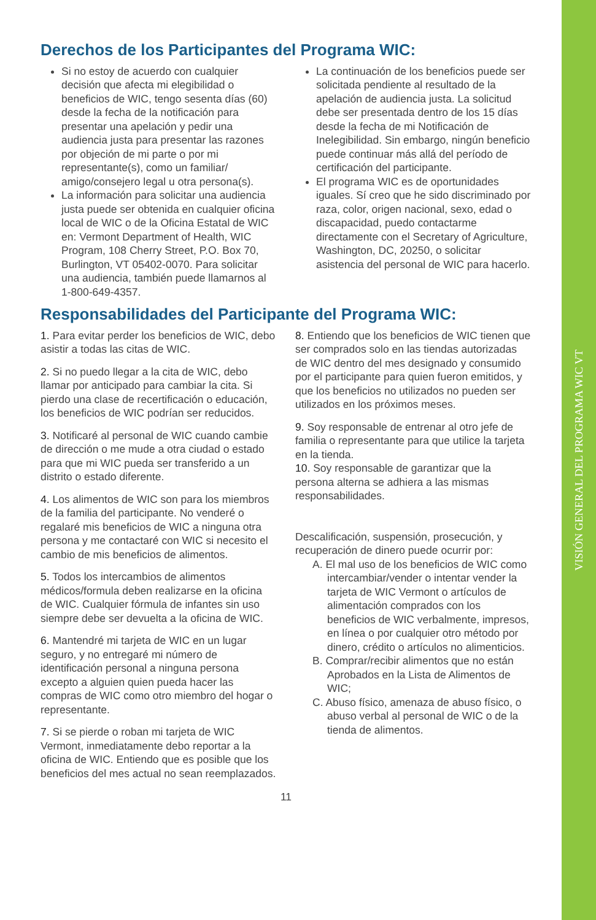VISIÓN GENERAL DEL PROGRAMA WIC VT
Derechos de los Participantes del Programa WIC:
Si no estoy de acuerdo con cualquier decisión que afecta mi elegibilidad o beneficios de WIC, tengo sesenta días (60) desde la fecha de la notificación para presentar una apelación y pedir una audiencia justa para presentar las razones por objeción de mi parte o por mi representante(s), como un familiar/ amigo/consejero legal u otra persona(s).
La información para solicitar una audiencia justa puede ser obtenida en cualquier oficina local de WIC o de la Oficina Estatal de WIC en: Vermont Department of Health, WIC Program, 108 Cherry Street, P.O. Box 70, Burlington, VT 05402-0070. Para solicitar una audiencia, también puede llamarnos al 1-800-649-4357.
La continuación de los beneficios puede ser solicitada pendiente al resultado de la apelación de audiencia justa. La solicitud debe ser presentada dentro de los 15 días desde la fecha de mi Notificación de Inelegibilidad. Sin embargo, ningún beneficio puede continuar más allá del período de certificación del participante.
El programa WIC es de oportunidades iguales. Sí creo que he sido discriminado por raza, color, origen nacional, sexo, edad o discapacidad, puedo contactarme directamente con el Secretary of Agriculture, Washington, DC, 20250, o solicitar asistencia del personal de WIC para hacerlo.
Responsabilidades del Participante del Programa WIC:
1. Para evitar perder los beneficios de WIC, debo asistir a todas las citas de WIC.
2. Si no puedo llegar a la cita de WIC, debo llamar por anticipado para cambiar la cita. Si pierdo una clase de recertificación o educación, los beneficios de WIC podrían ser reducidos.
3. Notificaré al personal de WIC cuando cambie de dirección o me mude a otra ciudad o estado para que mi WIC pueda ser transferido a un distrito o estado diferente.
4. Los alimentos de WIC son para los miembros de la familia del participante. No venderé o regalaré mis beneficios de WIC a ninguna otra persona y me contactaré con WIC si necesito el cambio de mis beneficios de alimentos.
5. Todos los intercambios de alimentos médicos/formula deben realizarse en la oficina de WIC. Cualquier fórmula de infantes sin uso siempre debe ser devuelta a la oficina de WIC.
6. Mantendré mi tarjeta de WIC en un lugar seguro, y no entregaré mi número de identificación personal a ninguna persona excepto a alguien quien pueda hacer las compras de WIC como otro miembro del hogar o representante.
7. Si se pierde o roban mi tarjeta de WIC Vermont, inmediatamente debo reportar a la oficina de WIC. Entiendo que es posible que los beneficios del mes actual no sean reemplazados.
8. Entiendo que los beneficios de WIC tienen que ser comprados solo en las tiendas autorizadas de WIC dentro del mes designado y consumido por el participante para quien fueron emitidos, y que los beneficios no utilizados no pueden ser utilizados en los próximos meses.
9. Soy responsable de entrenar al otro jefe de familia o representante para que utilice la tarjeta en la tienda.
10. Soy responsable de garantizar que la persona alterna se adhiera a las mismas responsabilidades.
Descalificación, suspensión, prosecución, y recuperación de dinero puede ocurrir por:
A. El mal uso de los beneficios de WIC como intercambiar/vender o intentar vender la tarjeta de WIC Vermont o artículos de alimentación comprados con los beneficios de WIC verbalmente, impresos, en línea o por cualquier otro método por dinero, crédito o artículos no alimenticios.
B. Comprar/recibir alimentos que no están Aprobados en la Lista de Alimentos de WIC;
C. Abuso físico, amenaza de abuso físico, o abuso verbal al personal de WIC o de la tienda de alimentos.
11